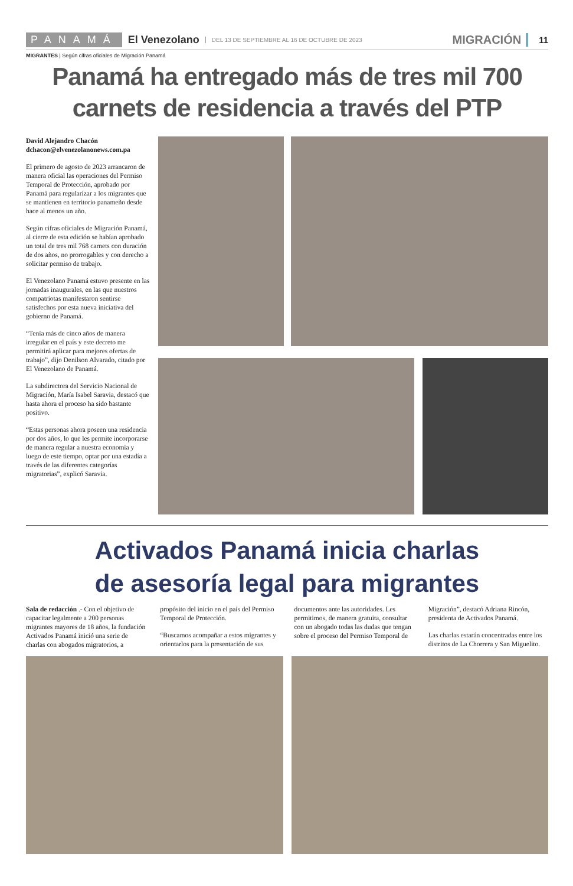PANAMÁ El Venezolano DEL 13 DE SEPTIEMBRE AL 16 DE OCTUBRE DE 2023 MIGRACIÓN 11
MIGRANTES | Según cifras oficiales de Migración Panamá
Panamá ha entregado más de tres mil 700 carnets de residencia a través del PTP
David Alejandro Chacón
dchacon@elvenezolanonews.com.pa
El primero de agosto de 2023 arrancaron de manera oficial las operaciones del Permiso Temporal de Protección, aprobado por Panamá para regularizar a los migrantes que se mantienen en territorio panameño desde hace al menos un año.
Según cifras oficiales de Migración Panamá, al cierre de esta edición se habían aprobado un total de tres mil 768 carnets con duración de dos años, no prorrogables y con derecho a solicitar permiso de trabajo.
El Venezolano Panamá estuvo presente en las jornadas inaugurales, en las que nuestros compatriotas manifestaron sentirse satisfechos por esta nueva iniciativa del gobierno de Panamá.
“Tenía más de cinco años de manera irregular en el país y este decreto me permitirá aplicar para mejores ofertas de trabajo”, dijo Denilson Alvarado, citado por El Venezolano de Panamá.
La subdirectora del Servicio Nacional de Migración, María Isabel Saravia, destacó que hasta ahora el proceso ha sido bastante positivo.
“Estas personas ahora poseen una residencia por dos años, lo que les permite incorporarse de manera regular a nuestra economía y luego de este tiempo, optar por una estadía a través de las diferentes categorías migratorias”, explicó Saravia.
Activados Panamá inicia charlas
de asesoría legal para migrantes
Sala de redacción .- Con el objetivo de capacitar legalmente a 200 personas migrantes mayores de 18 años, la fundación Activados Panamá inició una serie de charlas con abogados migratorios, a propósito del inicio en el país del Permiso Temporal de Protección.
“Buscamos acompañar a estos migrantes y orientarlos para la presentación de sus documentos ante las autoridades. Les permitimos, de manera gratuita, consultar con un abogado todas las dudas que tengan sobre el proceso del Permiso Temporal de Migración”, destacó Adriana Rincón, presidenta de Activados Panamá.
Las charlas estarán concentradas entre los distritos de La Chorrera y San Miguelito.